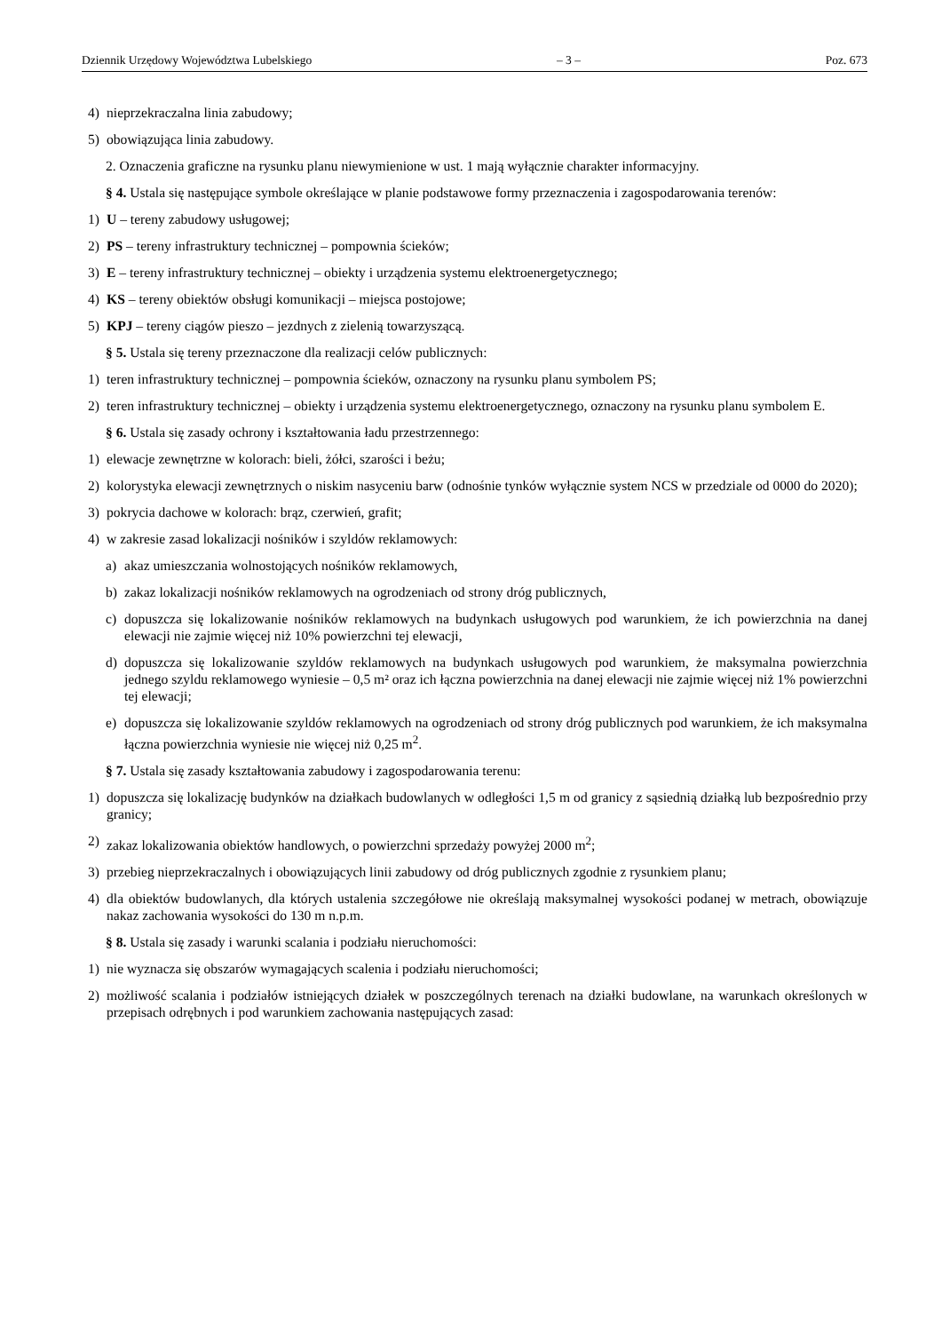Dziennik Urzędowy Województwa Lubelskiego – 3 – Poz. 673
4) nieprzekraczalna linia zabudowy;
5) obowiązująca linia zabudowy.
2. Oznaczenia graficzne na rysunku planu niewymienione w ust. 1 mają wyłącznie charakter informacyjny.
§ 4. Ustala się następujące symbole określające w planie podstawowe formy przeznaczenia i zagospodarowania terenów:
1) U – tereny zabudowy usługowej;
2) PS – tereny infrastruktury technicznej – pompownia ścieków;
3) E – tereny infrastruktury technicznej – obiekty i urządzenia systemu elektroenergetycznego;
4) KS – tereny obiektów obsługi komunikacji – miejsca postojowe;
5) KPJ – tereny ciągów pieszo – jezdnych z zielenią towarzyszącą.
§ 5. Ustala się tereny przeznaczone dla realizacji celów publicznych:
1) teren infrastruktury technicznej – pompownia ścieków, oznaczony na rysunku planu symbolem PS;
2) teren infrastruktury technicznej – obiekty i urządzenia systemu elektroenergetycznego, oznaczony na rysunku planu symbolem E.
§ 6. Ustala się zasady ochrony i kształtowania ładu przestrzennego:
1) elewacje zewnętrzne w kolorach: bieli, żółci, szarości i beżu;
2) kolorystyka elewacji zewnętrznych o niskim nasyceniu barw (odnośnie tynków wyłącznie system NCS w przedziale od 0000 do 2020);
3) pokrycia dachowe w kolorach: brąz, czerwień, grafit;
4) w zakresie zasad lokalizacji nośników i szyldów reklamowych:
a) akaz umieszczania wolnostojących nośników reklamowych,
b) zakaz lokalizacji nośników reklamowych na ogrodzeniach od strony dróg publicznych,
c) dopuszcza się lokalizowanie nośników reklamowych na budynkach usługowych pod warunkiem, że ich powierzchnia na danej elewacji nie zajmie więcej niż 10% powierzchni tej elewacji,
d) dopuszcza się lokalizowanie szyldów reklamowych na budynkach usługowych pod warunkiem, że maksymalna powierzchnia jednego szyldu reklamowego wyniesie – 0,5 m² oraz ich łączna powierzchnia na danej elewacji nie zajmie więcej niż 1% powierzchni tej elewacji;
e) dopuszcza się lokalizowanie szyldów reklamowych na ogrodzeniach od strony dróg publicznych pod warunkiem, że ich maksymalna łączna powierzchnia wyniesie nie więcej niż 0,25 m<sup>2</sup>.
§ 7. Ustala się zasady kształtowania zabudowy i zagospodarowania terenu:
1) dopuszcza się lokalizację budynków na działkach budowlanych w odległości 1,5 m od granicy z sąsiednią działką lub bezpośrednio przy granicy;
2) zakaz lokalizowania obiektów handlowych, o powierzchni sprzedaży powyżej 2000 m<sup>2</sup>;
3) przebieg nieprzekraczalnych i obowiązujących linii zabudowy od dróg publicznych zgodnie z rysunkiem planu;
4) dla obiektów budowlanych, dla których ustalenia szczegółowe nie określają maksymalnej wysokości podanej w metrach, obowiązuje nakaz zachowania wysokości do 130 m n.p.m.
§ 8. Ustala się zasady i warunki scalania i podziału nieruchomości:
1) nie wyznacza się obszarów wymagających scalenia i podziału nieruchomości;
2) możliwość scalania i podziałów istniejących działek w poszczególnych terenach na działki budowlane, na warunkach określonych w przepisach odrębnych i pod warunkiem zachowania następujących zasad: